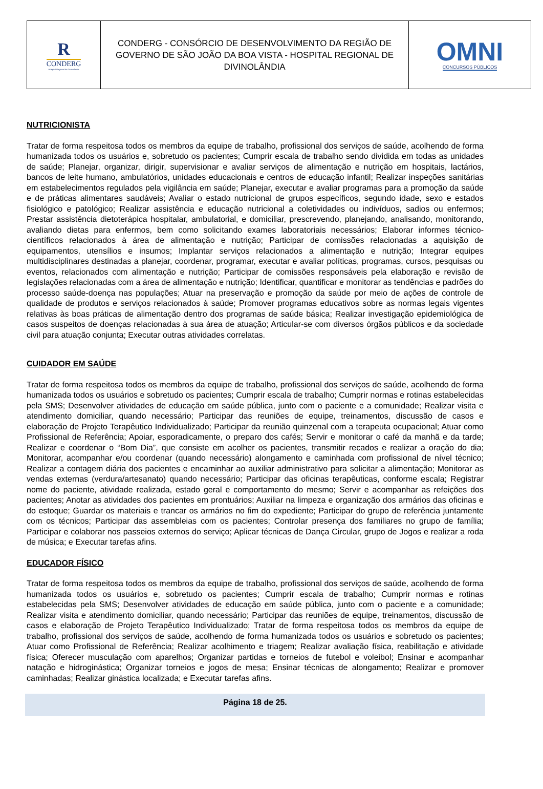R
CONDERG
Hospital Regional de Divinolândia
CONDERG - CONSÓRCIO DE DESENVOLVIMENTO DA REGIÃO DE GOVERNO DE SÃO JOÃO DA BOA VISTA - HOSPITAL REGIONAL DE DIVINOLÂNDIA
OMNI
CONCURSOS PÚBLICOS
NUTRICIONISTA
Tratar de forma respeitosa todos os membros da equipe de trabalho, profissional dos serviços de saúde, acolhendo de forma humanizada todos os usuários e, sobretudo os pacientes; Cumprir escala de trabalho sendo dividida em todas as unidades de saúde; Planejar, organizar, dirigir, supervisionar e avaliar serviços de alimentação e nutrição em hospitais, lactários, bancos de leite humano, ambulatórios, unidades educacionais e centros de educação infantil; Realizar inspeções sanitárias em estabelecimentos regulados pela vigilância em saúde; Planejar, executar e avaliar programas para a promoção da saúde e de práticas alimentares saudáveis; Avaliar o estado nutricional de grupos específicos, segundo idade, sexo e estados fisiológico e patológico; Realizar assistência e educação nutricional a coletividades ou indivíduos, sadios ou enfermos; Prestar assistência dietoterápica hospitalar, ambulatorial, e domiciliar, prescrevendo, planejando, analisando, monitorando, avaliando dietas para enfermos, bem como solicitando exames laboratoriais necessários; Elaborar informes técnico-científicos relacionados à área de alimentação e nutrição; Participar de comissões relacionadas a aquisição de equipamentos, utensílios e insumos; Implantar serviços relacionados a alimentação e nutrição; Integrar equipes multidisciplinares destinadas a planejar, coordenar, programar, executar e avaliar políticas, programas, cursos, pesquisas ou eventos, relacionados com alimentação e nutrição; Participar de comissões responsáveis pela elaboração e revisão de legislações relacionadas com a área de alimentação e nutrição; Identificar, quantificar e monitorar as tendências e padrões do processo saúde-doença nas populações; Atuar na preservação e promoção da saúde por meio de ações de controle de qualidade de produtos e serviços relacionados à saúde; Promover programas educativos sobre as normas legais vigentes relativas às boas práticas de alimentação dentro dos programas de saúde básica; Realizar investigação epidemiológica de casos suspeitos de doenças relacionadas à sua área de atuação; Articular-se com diversos órgãos públicos e da sociedade civil para atuação conjunta; Executar outras atividades correlatas.
CUIDADOR EM SAÚDE
Tratar de forma respeitosa todos os membros da equipe de trabalho, profissional dos serviços de saúde, acolhendo de forma humanizada todos os usuários e sobretudo os pacientes; Cumprir escala de trabalho; Cumprir normas e rotinas estabelecidas pela SMS; Desenvolver atividades de educação em saúde pública, junto com o paciente e a comunidade; Realizar visita e atendimento domiciliar, quando necessário; Participar das reuniões de equipe, treinamentos, discussão de casos e elaboração de Projeto Terapêutico Individualizado; Participar da reunião quinzenal com a terapeuta ocupacional; Atuar como Profissional de Referência; Apoiar, esporadicamente, o preparo dos cafés; Servir e monitorar o café da manhã e da tarde; Realizar e coordenar o “Bom Dia”, que consiste em acolher os pacientes, transmitir recados e realizar a oração do dia; Monitorar, acompanhar e/ou coordenar (quando necessário) alongamento e caminhada com profissional de nível técnico; Realizar a contagem diária dos pacientes e encaminhar ao auxiliar administrativo para solicitar a alimentação; Monitorar as vendas externas (verdura/artesanato) quando necessário; Participar das oficinas terapêuticas, conforme escala; Registrar nome do paciente, atividade realizada, estado geral e comportamento do mesmo; Servir e acompanhar as refeições dos pacientes; Anotar as atividades dos pacientes em prontuários; Auxiliar na limpeza e organização dos armários das oficinas e do estoque; Guardar os materiais e trancar os armários no fim do expediente; Participar do grupo de referência juntamente com os técnicos; Participar das assembleias com os pacientes; Controlar presença dos familiares no grupo de família; Participar e colaborar nos passeios externos do serviço; Aplicar técnicas de Dança Circular, grupo de Jogos e realizar a roda de música; e Executar tarefas afins.
EDUCADOR FÍSICO
Tratar de forma respeitosa todos os membros da equipe de trabalho, profissional dos serviços de saúde, acolhendo de forma humanizada todos os usuários e, sobretudo os pacientes; Cumprir escala de trabalho; Cumprir normas e rotinas estabelecidas pela SMS; Desenvolver atividades de educação em saúde pública, junto com o paciente e a comunidade; Realizar visita e atendimento domiciliar, quando necessário; Participar das reuniões de equipe, treinamentos, discussão de casos e elaboração de Projeto Terapêutico Individualizado; Tratar de forma respeitosa todos os membros da equipe de trabalho, profissional dos serviços de saúde, acolhendo de forma humanizada todos os usuários e sobretudo os pacientes; Atuar como Profissional de Referência; Realizar acolhimento e triagem; Realizar avaliação física, reabilitação e atividade física; Oferecer musculação com aparelhos; Organizar partidas e torneios de futebol e voleibol; Ensinar e acompanhar natação e hidroginástica; Organizar torneios e jogos de mesa; Ensinar técnicas de alongamento; Realizar e promover caminhadas; Realizar ginástica localizada; e Executar tarefas afins.
Página 18 de 25.